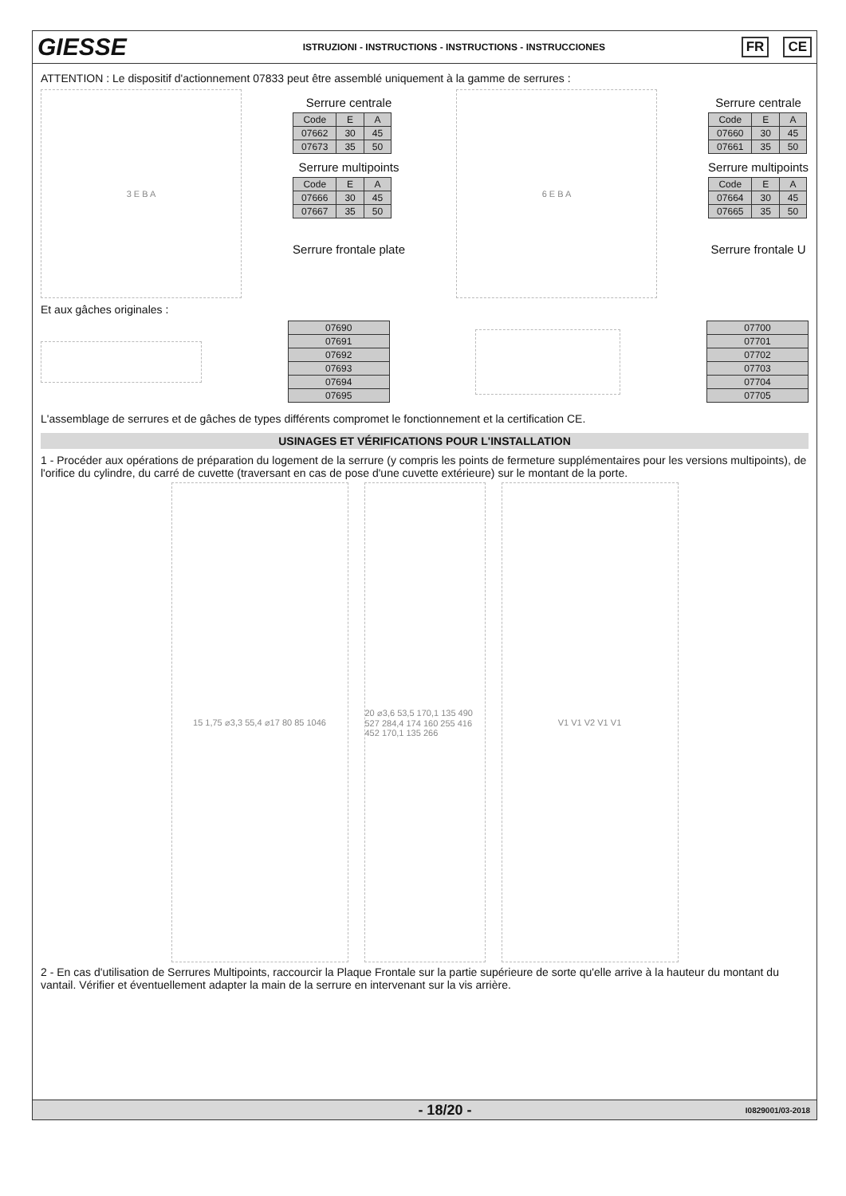GIESSE
ISTRUZIONI - INSTRUCTIONS - INSTRUCTIONS - INSTRUCCIONES
FR CE
ATTENTION : Le dispositif d'actionnement 07833 peut être assemblé uniquement à la gamme de serrures :
3 E B A
Serrure centrale
| Code | E | A |
| --- | --- | --- |
| 07662 | 30 | 45 |
| 07673 | 35 | 50 |
Serrure multipoints
| Code | E | A |
| --- | --- | --- |
| 07666 | 30 | 45 |
| 07667 | 35 | 50 |
Serrure frontale plate
6 E B A
Serrure centrale
| Code | E | A |
| --- | --- | --- |
| 07660 | 30 | 45 |
| 07661 | 35 | 50 |
Serrure multipoints
| Code | E | A |
| --- | --- | --- |
| 07664 | 30 | 45 |
| 07665 | 35 | 50 |
Serrure frontale U
Et aux gâches originales :
| 07690 |
| 07691 |
| 07692 |
| 07693 |
| 07694 |
| 07695 |
| 07700 |
| 07701 |
| 07702 |
| 07703 |
| 07704 |
| 07705 |
L'assemblage de serrures et de gâches de types différents compromet le fonctionnement et la certification CE.
USINAGES ET VÉRIFICATIONS POUR L'INSTALLATION
1 - Procéder aux opérations de préparation du logement de la serrure (y compris les points de fermeture supplémentaires pour les versions multipoints), de l'orifice du cylindre, du carré de cuvette (traversant en cas de pose d'une cuvette extérieure) sur le montant de la porte.
15 1,75 ⌀3,3 55,4 ⌀17 80 85 1046 20 ⌀3,6 53,5 170,1 135 490 527 284,4 174 160 255 416 452 170,1 135 266
V1 V1 V2 V1 V1
2 - En cas d'utilisation de Serrures Multipoints, raccourcir la Plaque Frontale sur la partie supérieure de sorte qu'elle arrive à la hauteur du montant du vantail. Vérifier et éventuellement adapter la main de la serrure en intervenant sur la vis arrière.
- 18/20 - I0829001/03-2018